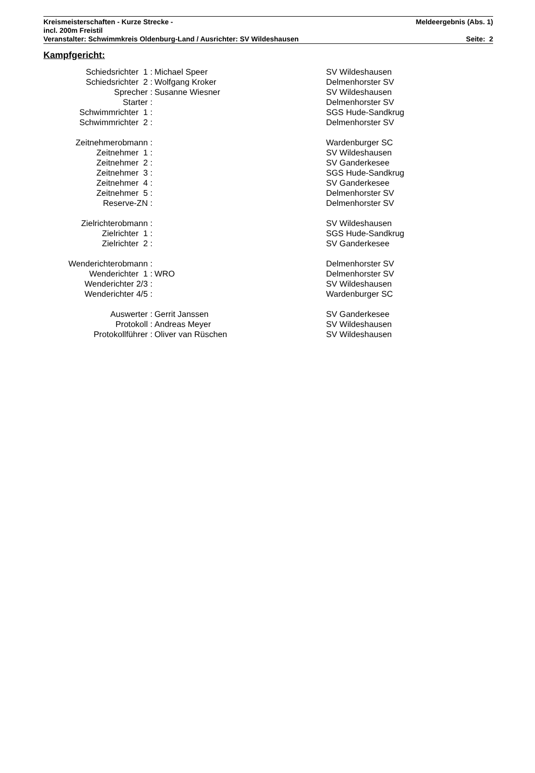Kreismeisterschaften - Kurze Strecke - Meldeergebnis (Abs. 1)
incl. 200m Freistil
Veranstalter: Schwimmkreis Oldenburg-Land / Ausrichter: SV Wildeshausen Seite: 2
Kampfgericht:
| Schiedsrichter 1 : | Michael Speer | SV Wildeshausen |
| Schiedsrichter 2 : | Wolfgang Kroker | Delmenhorster SV |
| Sprecher : | Susanne Wiesner | SV Wildeshausen |
| Starter : | | Delmenhorster SV |
| Schwimmrichter 1 : | | SGS Hude-Sandkrug |
| Schwimmrichter 2 : | | Delmenhorster SV |
| Zeitnehmerobmann : | | Wardenburger SC |
| Zeitnehmer 1 : | | SV Wildeshausen |
| Zeitnehmer 2 : | | SV Ganderkesee |
| Zeitnehmer 3 : | | SGS Hude-Sandkrug |
| Zeitnehmer 4 : | | SV Ganderkesee |
| Zeitnehmer 5 : | | Delmenhorster SV |
| Reserve-ZN : | | Delmenhorster SV |
| Zielrichterobmann : | | SV Wildeshausen |
| Zielrichter 1 : | | SGS Hude-Sandkrug |
| Zielrichter 2 : | | SV Ganderkesee |
| Wenderichterobmann : | | Delmenhorster SV |
| Wenderichter 1 : | WRO | Delmenhorster SV |
| Wenderichter 2/3 : | | SV Wildeshausen |
| Wenderichter 4/5 : | | Wardenburger SC |
| Auswerter : | Gerrit Janssen | SV Ganderkesee |
| Protokoll : | Andreas Meyer | SV Wildeshausen |
| Protokollführer : | Oliver van Rüschen | SV Wildeshausen |